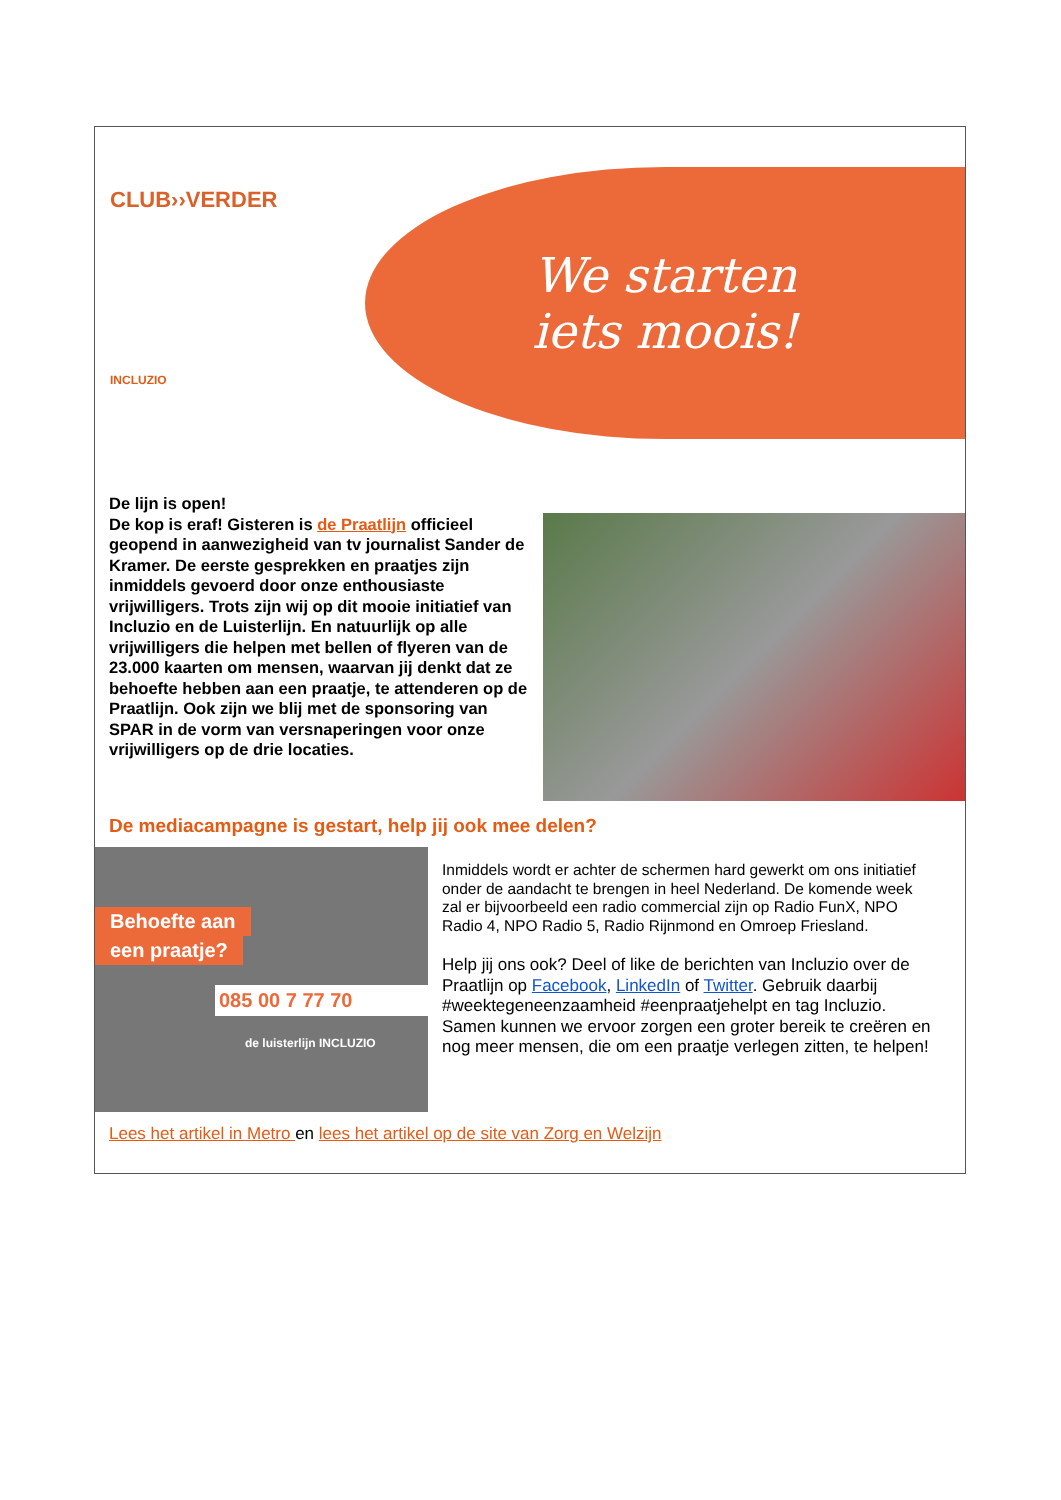CLUB››VERDER
INCLUZIO
We starten
iets moois!
De lijn is open!
De kop is eraf! Gisteren is de Praatlijn officieel geopend in aanwezigheid van tv journalist Sander de Kramer. De eerste gesprekken en praatjes zijn inmiddels gevoerd door onze enthousiaste vrijwilligers. Trots zijn wij op dit mooie initiatief van Incluzio en de Luisterlijn. En natuurlijk op alle vrijwilligers die helpen met bellen of flyeren van de 23.000 kaarten om mensen, waarvan jij denkt dat ze behoefte hebben aan een praatje, te attenderen op de Praatlijn. Ook zijn we blij met de sponsoring van SPAR in de vorm van versnaperingen voor onze vrijwilligers op de drie locaties.
De mediacampagne is gestart, help jij ook mee delen?
Behoefte aan
een praatje?
085 00 7 77 70
de luisterlijn INCLUZIO
Inmiddels wordt er achter de schermen hard gewerkt om ons initiatief onder de aandacht te brengen in heel Nederland. De komende week zal er bijvoorbeeld een radio commercial zijn op Radio FunX, NPO Radio 4, NPO Radio 5, Radio Rijnmond en Omroep Friesland.
Help jij ons ook? Deel of like de berichten van Incluzio over de Praatlijn op Facebook, LinkedIn of Twitter. Gebruik daarbij #weektegeneenzaamheid #eenpraatjehelpt en tag Incluzio. Samen kunnen we ervoor zorgen een groter bereik te creëren en nog meer mensen, die om een praatje verlegen zitten, te helpen!
Lees het artikel in Metro en lees het artikel op de site van Zorg en Welzijn